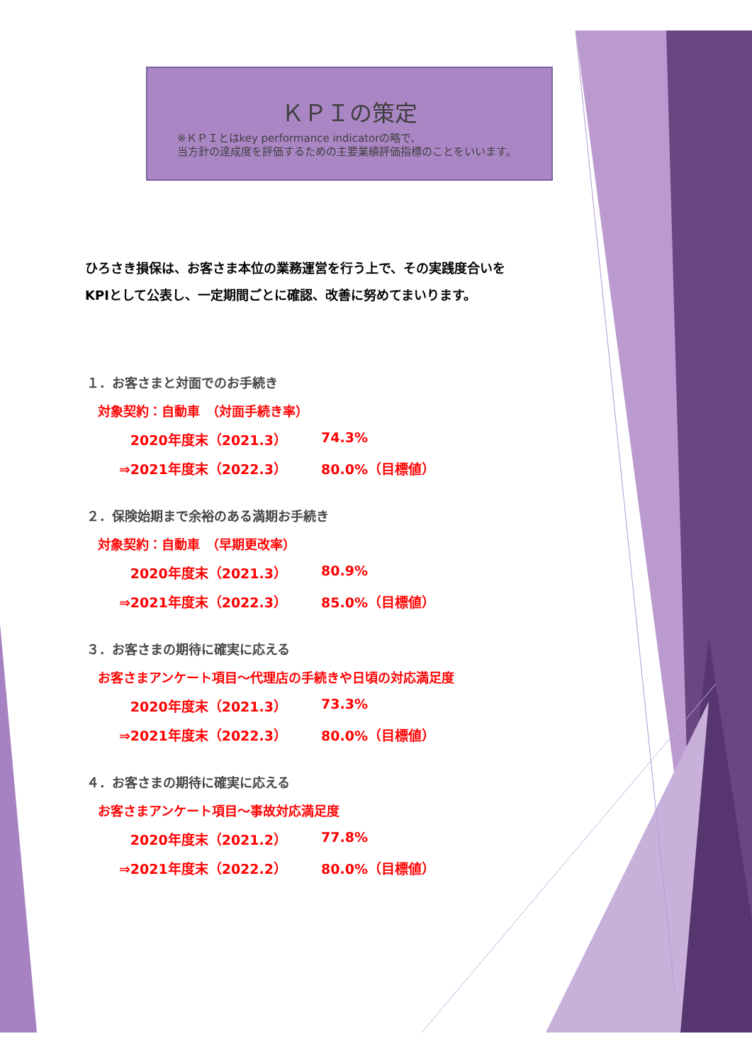ＫＰＩの策定
※ＫＰＩとはkey performance indicatorの略で、
当方針の達成度を評価するための主要業績評価指標のことをいいます。
ひろさき損保は、お客さま本位の業務運営を行う上で、その実践度合いを
KPIとして公表し、一定期間ごとに確認、改善に努めてまいります。
１．お客さまと対面でのお手続き
対象契約：自動車　（対面手続き率）
2020年度末（2021.3） 74.3%
⇒2021年度末（2022.3） 80.0%（目標値）
２．保険始期まで余裕のある満期お手続き
対象契約：自動車　（早期更改率）
2020年度末（2021.3） 80.9%
⇒2021年度末（2022.3） 85.0%（目標値）
３．お客さまの期待に確実に応える
お客さまアンケート項目～代理店の手続きや日頃の対応満足度
2020年度末（2021.3） 73.3%
⇒2021年度末（2022.3） 80.0%（目標値）
４．お客さまの期待に確実に応える
お客さまアンケート項目～事故対応満足度
2020年度末（2021.2） 77.8%
⇒2021年度末（2022.2） 80.0%（目標値）